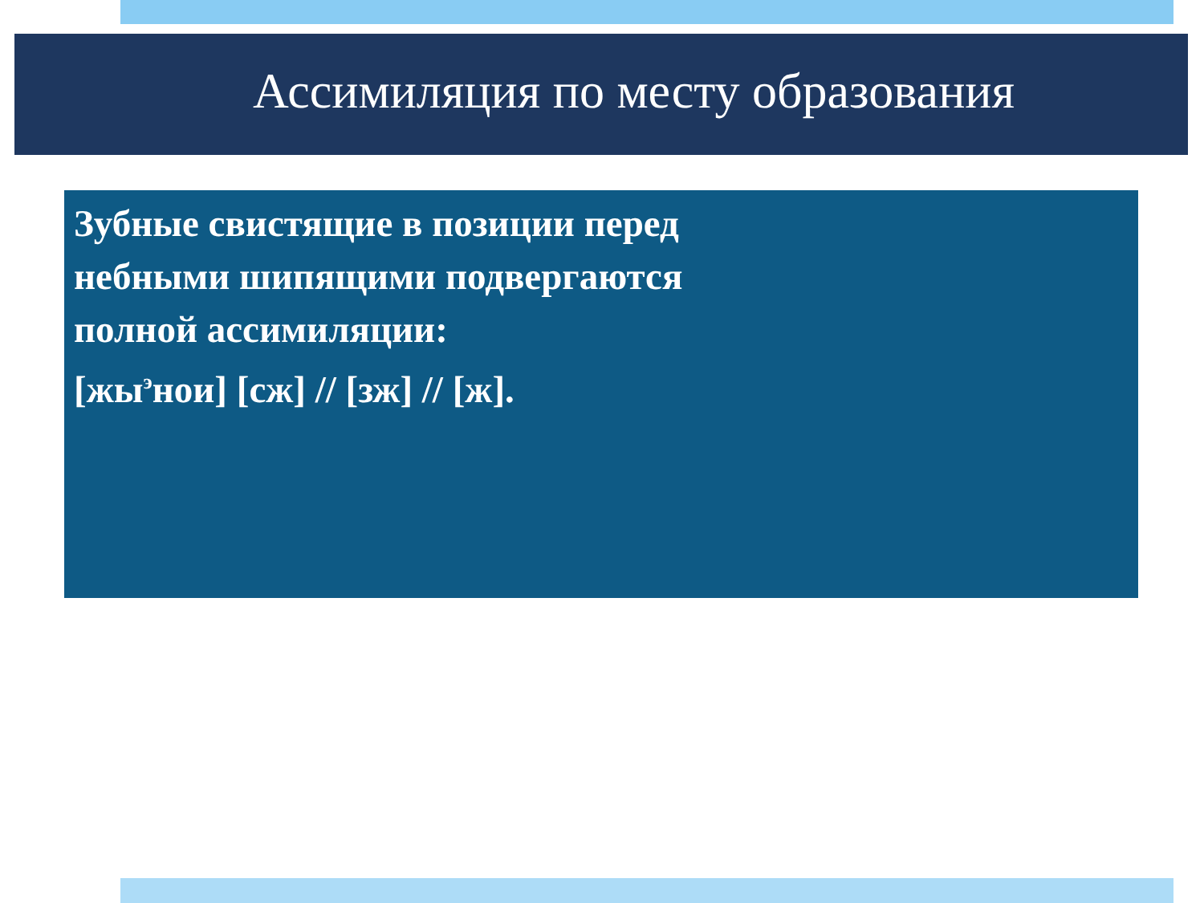Ассимиляция по месту образования
Зубные свистящие в позиции перед
небными шипящими подвергаются
полной ассимиляции:
[жы<sup>э</sup>нои] [сж] // [зж] // [ж].